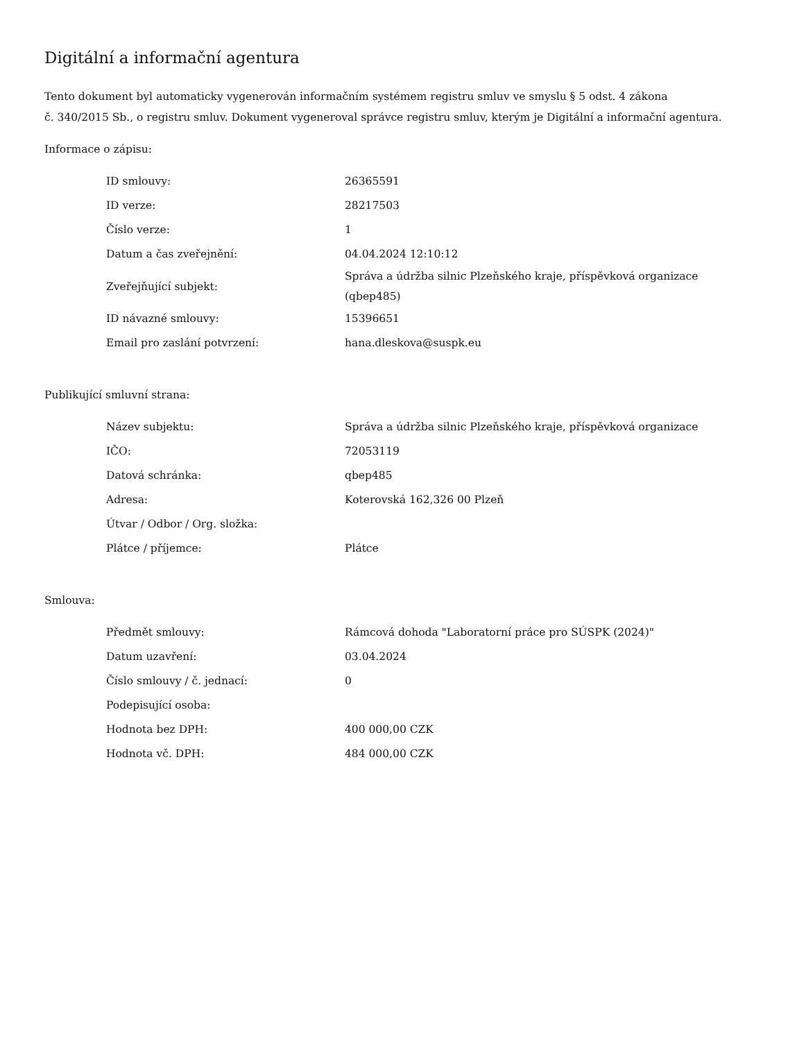Digitální a informační agentura
Tento dokument byl automaticky vygenerován informačním systémem registru smluv ve smyslu § 5 odst. 4 zákona
č. 340/2015 Sb., o registru smluv. Dokument vygeneroval správce registru smluv, kterým je Digitální a informační agentura.
Informace o zápisu:
| ID smlouvy: | 26365591 |
| ID verze: | 28217503 |
| Číslo verze: | 1 |
| Datum a čas zveřejnění: | 04.04.2024 12:10:12 |
| Zveřejňující subjekt: | Správa a údržba silnic Plzeňského kraje, příspěvková organizace (qbep485) |
| ID návazné smlouvy: | 15396651 |
| Email pro zaslání potvrzení: | hana.dleskova@suspk.eu |
Publikující smluvní strana:
| Název subjektu: | Správa a údržba silnic Plzeňského kraje, příspěvková organizace |
| IČO: | 72053119 |
| Datová schránka: | qbep485 |
| Adresa: | Koterovská 162,326 00 Plzeň |
| Útvar / Odbor / Org. složka: | |
| Plátce / příjemce: | Plátce |
Smlouva:
| Předmět smlouvy: | Rámcová dohoda "Laboratorní práce pro SÚSPK (2024)" |
| Datum uzavření: | 03.04.2024 |
| Číslo smlouvy / č. jednací: | 0 |
| Podepisující osoba: | |
| Hodnota bez DPH: | 400 000,00 CZK |
| Hodnota vč. DPH: | 484 000,00 CZK |